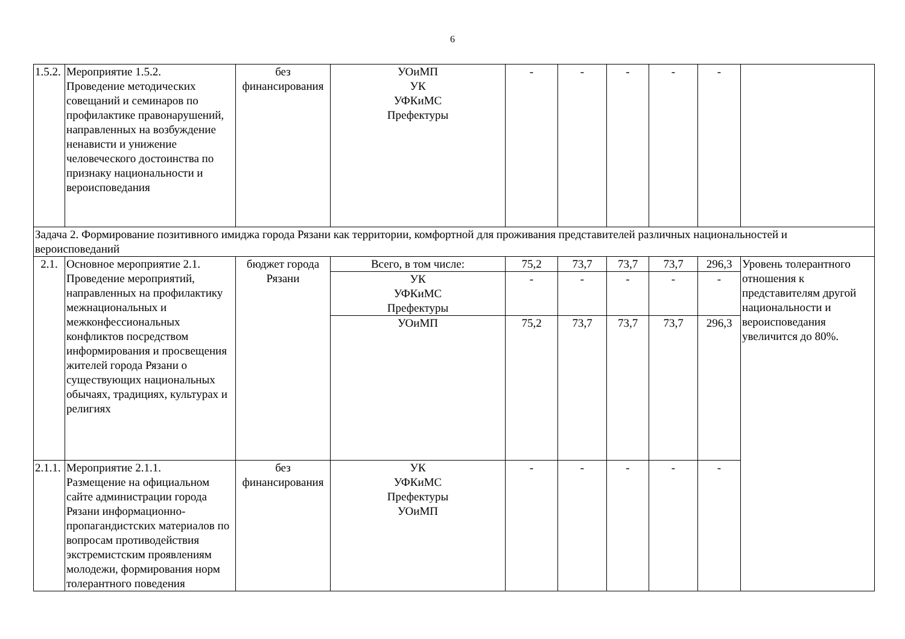6
| 1.5.2. | Мероприятие 1.5.2. Проведение методических совещаний и семинаров по профилактике правонарушений, направленных на возбуждение ненависти и унижение человеческого достоинства по признаку национальности и вероисповедания | без финансирования | УОиМП УК УФКиМС Префектуры | - | - | - | - | - | |
| Задача 2. Формирование позитивного имиджа города Рязани как территории, комфортной для проживания представителей различных национальностей и вероисповеданий | | | | | | | | | |
| 2.1. | Основное мероприятие 2.1. Проведение мероприятий, направленных на профилактику межнациональных и межконфессиональных конфликтов посредством информирования и просвещения жителей города Рязани о существующих национальных обычаях, традициях, культурах и религиях | бюджет города Рязани | Всего, в том числе: | 75,2 | 73,7 | 73,7 | 73,7 | 296,3 | Уровень толерантного отношения к представителям другой национальности и вероисповедания увеличится до 80%. |
| | | | УК УФКиМС Префектуры | - | - | - | - | - | |
| | | | УОиМП | 75,2 | 73,7 | 73,7 | 73,7 | 296,3 | |
| 2.1.1. | Мероприятие 2.1.1. Размещение на официальном сайте администрации города Рязани информационно-пропагандистских материалов по вопросам противодействия экстремистским проявлениям молодежи, формирования норм толерантного поведения | без финансирования | УК УФКиМС Префектуры УОиМП | - | - | - | - | - | |